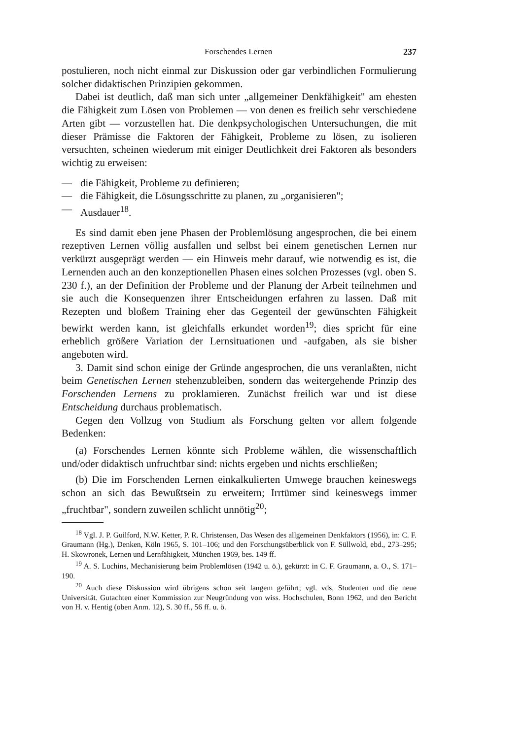Forschendes Lernen 237
postulieren, noch nicht einmal zur Diskussion oder gar verbindlichen Formulierung solcher didaktischen Prinzipien gekommen.
Dabei ist deutlich, daß man sich unter „allgemeiner Denkfähigkeit" am ehesten die Fähigkeit zum Lösen von Problemen — von denen es freilich sehr verschiedene Arten gibt — vorzustellen hat. Die denkpsychologischen Untersuchungen, die mit dieser Prämisse die Faktoren der Fähigkeit, Probleme zu lösen, zu isolieren versuchten, scheinen wiederum mit einiger Deutlichkeit drei Faktoren als besonders wichtig zu erweisen:
— die Fähigkeit, Probleme zu definieren;
— die Fähigkeit, die Lösungsschritte zu planen, zu „organisieren";
— Ausdauer<sup>18</sup>.
Es sind damit eben jene Phasen der Problemlösung angesprochen, die bei einem rezeptiven Lernen völlig ausfallen und selbst bei einem genetischen Lernen nur verkürzt ausgeprägt werden — ein Hinweis mehr darauf, wie notwendig es ist, die Lernenden auch an den konzeptionellen Phasen eines solchen Prozesses (vgl. oben S. 230 f.), an der Definition der Probleme und der Planung der Arbeit teilnehmen und sie auch die Konsequenzen ihrer Entscheidungen erfahren zu lassen. Daß mit Rezepten und bloßem Training eher das Gegenteil der gewünschten Fähigkeit bewirkt werden kann, ist gleichfalls erkundet worden<sup>19</sup>; dies spricht für eine erheblich größere Variation der Lernsituationen und -aufgaben, als sie bisher angeboten wird.
3. Damit sind schon einige der Gründe angesprochen, die uns veranlaßten, nicht beim Genetischen Lernen stehenzubleiben, sondern das weitergehende Prinzip des Forschenden Lernens zu proklamieren. Zunächst freilich war und ist diese Entscheidung durchaus problematisch.
Gegen den Vollzug von Studium als Forschung gelten vor allem folgende Bedenken:
(a) Forschendes Lernen könnte sich Probleme wählen, die wissenschaftlich und/oder didaktisch unfruchtbar sind: nichts ergeben und nichts erschließen;
(b) Die im Forschenden Lernen einkalkulierten Umwege brauchen keineswegs schon an sich das Bewußtsein zu erweitern; Irrtümer sind keineswegs immer „fruchtbar", sondern zuweilen schlicht unnötig<sup>20</sup>;
<sup>18</sup> Vgl. J. P. Guilford, N.W. Ketter, P. R. Christensen, Das Wesen des allgemeinen Denkfaktors (1956), in: C. F. Graumann (Hg.), Denken, Köln 1965, S. 101–106; und den Forschungsüberblick von F. Süllwold, ebd., 273–295; H. Skowronek, Lernen und Lernfähigkeit, München 1969, bes. 149 ff.
<sup>19</sup> A. S. Luchins, Mechanisierung beim Problemlösen (1942 u. ö.), gekürzt: in C. F. Graumann, a. O., S. 171–190.
<sup>20</sup> Auch diese Diskussion wird übrigens schon seit langem geführt; vgl. vds, Studenten und die neue Universität. Gutachten einer Kommission zur Neugründung von wiss. Hochschulen, Bonn 1962, und den Bericht von H. v. Hentig (oben Anm. 12), S. 30 ff., 56 ff. u. ö.